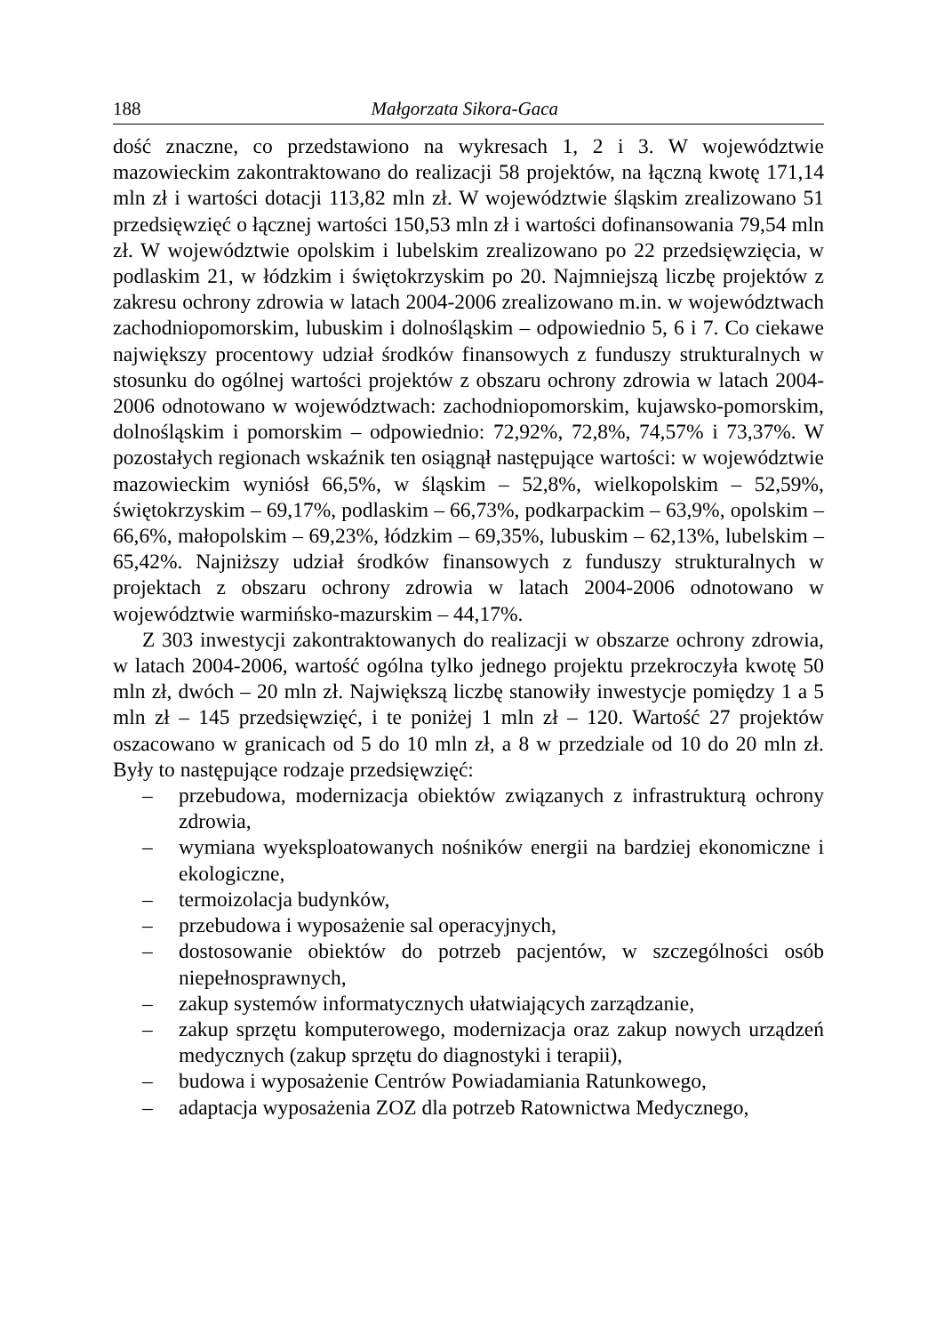188 Małgorzata Sikora-Gaca
dość znaczne, co przedstawiono na wykresach 1, 2 i 3. W województwie mazowieckim zakontraktowano do realizacji 58 projektów, na łączną kwotę 171,14 mln zł i wartości dotacji 113,82 mln zł. W województwie śląskim zrealizowano 51 przedsięwzięć o łącznej wartości 150,53 mln zł i wartości dofinansowania 79,54 mln zł. W województwie opolskim i lubelskim zrealizowano po 22 przedsięwzięcia, w podlaskim 21, w łódzkim i świętokrzyskim po 20. Najmniejszą liczbę projektów z zakresu ochrony zdrowia w latach 2004-2006 zrealizowano m.in. w województwach zachodniopomorskim, lubuskim i dolnośląskim – odpowiednio 5, 6 i 7. Co ciekawe największy procentowy udział środków finansowych z funduszy strukturalnych w stosunku do ogólnej wartości projektów z obszaru ochrony zdrowia w latach 2004-2006 odnotowano w województwach: zachodniopomorskim, kujawsko-pomorskim, dolnośląskim i pomorskim – odpowiednio: 72,92%, 72,8%, 74,57% i 73,37%. W pozostałych regionach wskaźnik ten osiągnął następujące wartości: w województwie mazowieckim wyniósł 66,5%, w śląskim – 52,8%, wielkopolskim – 52,59%, świętokrzyskim – 69,17%, podlaskim – 66,73%, podkarpackim – 63,9%, opolskim – 66,6%, małopolskim – 69,23%, łódzkim – 69,35%, lubuskim – 62,13%, lubelskim – 65,42%. Najniższy udział środków finansowych z funduszy strukturalnych w projektach z obszaru ochrony zdrowia w latach 2004-2006 odnotowano w województwie warmińsko-mazurskim – 44,17%.
Z 303 inwestycji zakontraktowanych do realizacji w obszarze ochrony zdrowia, w latach 2004-2006, wartość ogólna tylko jednego projektu przekroczyła kwotę 50 mln zł, dwóch – 20 mln zł. Największą liczbę stanowiły inwestycje pomiędzy 1 a 5 mln zł – 145 przedsięwzięć, i te poniżej 1 mln zł – 120. Wartość 27 projektów oszacowano w granicach od 5 do 10 mln zł, a 8 w przedziale od 10 do 20 mln zł. Były to następujące rodzaje przedsięwzięć:
– przebudowa, modernizacja obiektów związanych z infrastrukturą ochrony zdrowia,
– wymiana wyeksploatowanych nośników energii na bardziej ekonomiczne i ekologiczne,
– termoizolacja budynków,
– przebudowa i wyposażenie sal operacyjnych,
– dostosowanie obiektów do potrzeb pacjentów, w szczególności osób niepełnosprawnych,
– zakup systemów informatycznych ułatwiających zarządzanie,
– zakup sprzętu komputerowego, modernizacja oraz zakup nowych urządzeń medycznych (zakup sprzętu do diagnostyki i terapii),
– budowa i wyposażenie Centrów Powiadamiania Ratunkowego,
– adaptacja wyposażenia ZOZ dla potrzeb Ratownictwa Medycznego,